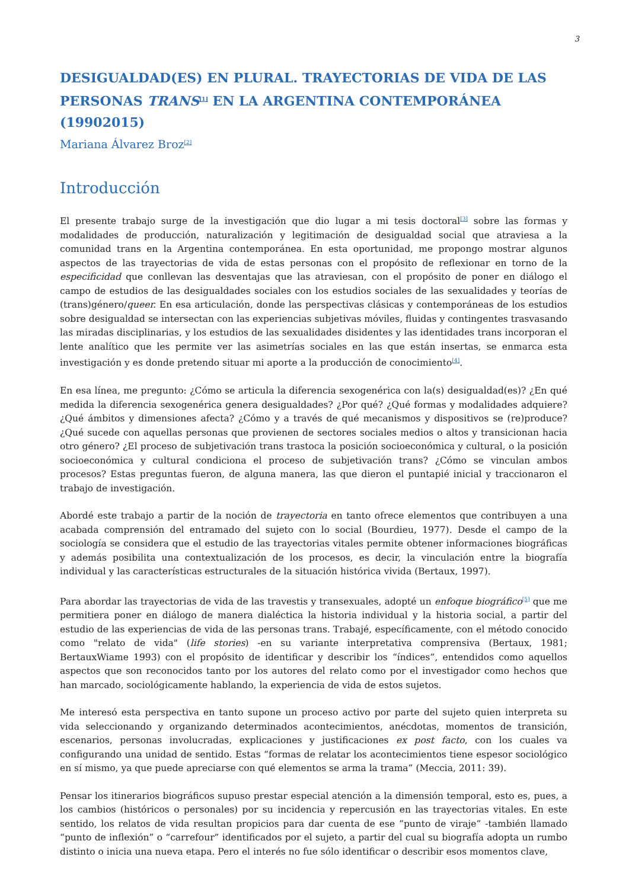3
DESIGUALDAD(ES) EN PLURAL. TRAYECTORIAS DE VIDA DE LAS PERSONAS TRANS<sup>[1]</sup> EN LA ARGENTINA CONTEMPORÁNEA (19902015)
Mariana Álvarez Broz<sup>[2]</sup>
Introducción
El presente trabajo surge de la investigación que dio lugar a mi tesis doctoral<sup>[3]</sup> sobre las formas y modalidades de producción, naturalización y legitimación de desigualdad social que atraviesa a la comunidad trans en la Argentina contemporánea. En esta oportunidad, me propongo mostrar algunos aspectos de las trayectorias de vida de estas personas con el propósito de reflexionar en torno de la especificidad que conllevan las desventajas que las atraviesan, con el propósito de poner en diálogo el campo de estudios de las desigualdades sociales con los estudios sociales de las sexualidades y teorías de (trans)género/queer. En esa articulación, donde las perspectivas clásicas y contemporáneas de los estudios sobre desigualdad se intersectan con las experiencias subjetivas móviles, fluidas y contingentes trasvasando las miradas disciplinarias, y los estudios de las sexualidades disidentes y las identidades trans incorporan el lente analítico que les permite ver las asimetrías sociales en las que están insertas, se enmarca esta investigación y es donde pretendo situar mi aporte a la producción de conocimiento<sup>[4]</sup>.
En esa línea, me pregunto: ¿Cómo se articula la diferencia sexogenérica con la(s) desigualdad(es)? ¿En qué medida la diferencia sexogenérica genera desigualdades? ¿Por qué? ¿Qué formas y modalidades adquiere? ¿Qué ámbitos y dimensiones afecta? ¿Cómo y a través de qué mecanismos y dispositivos se (re)produce? ¿Qué sucede con aquellas personas que provienen de sectores sociales medios o altos y transicionan hacia otro género? ¿El proceso de subjetivación trans trastoca la posición socioeconómica y cultural, o la posición socioeconómica y cultural condiciona el proceso de subjetivación trans? ¿Cómo se vinculan ambos procesos? Estas preguntas fueron, de alguna manera, las que dieron el puntapié inicial y traccionaron el trabajo de investigación.
Abordé este trabajo a partir de la noción de trayectoria en tanto ofrece elementos que contribuyen a una acabada comprensión del entramado del sujeto con lo social (Bourdieu, 1977). Desde el campo de la sociología se considera que el estudio de las trayectorias vitales permite obtener informaciones biográficas y además posibilita una contextualización de los procesos, es decir, la vinculación entre la biografía individual y las características estructurales de la situación histórica vivida (Bertaux, 1997).
Para abordar las trayectorias de vida de las travestis y transexuales, adopté un enfoque biográfico<sup>[5]</sup> que me permitiera poner en diálogo de manera dialéctica la historia individual y la historia social, a partir del estudio de las experiencias de vida de las personas trans. Trabajé, específicamente, con el método conocido como "relato de vida" (life stories) -en su variante interpretativa comprensiva (Bertaux, 1981; BertauxWiame 1993) con el propósito de identificar y describir los “índices”, entendidos como aquellos aspectos que son reconocidos tanto por los autores del relato como por el investigador como hechos que han marcado, sociológicamente hablando, la experiencia de vida de estos sujetos.
Me interesó esta perspectiva en tanto supone un proceso activo por parte del sujeto quien interpreta su vida seleccionando y organizando determinados acontecimientos, anécdotas, momentos de transición, escenarios, personas involucradas, explicaciones y justificaciones ex post facto, con los cuales va configurando una unidad de sentido. Estas “formas de relatar los acontecimientos tiene espesor sociológico en sí mismo, ya que puede apreciarse con qué elementos se arma la trama” (Meccia, 2011: 39).
Pensar los itinerarios biográficos supuso prestar especial atención a la dimensión temporal, esto es, pues, a los cambios (históricos o personales) por su incidencia y repercusión en las trayectorias vitales. En este sentido, los relatos de vida resultan propicios para dar cuenta de ese “punto de viraje” -también llamado “punto de inflexión” o “carrefour” identificados por el sujeto, a partir del cual su biografía adopta un rumbo distinto o inicia una nueva etapa. Pero el interés no fue sólo identificar o describir esos momentos clave,